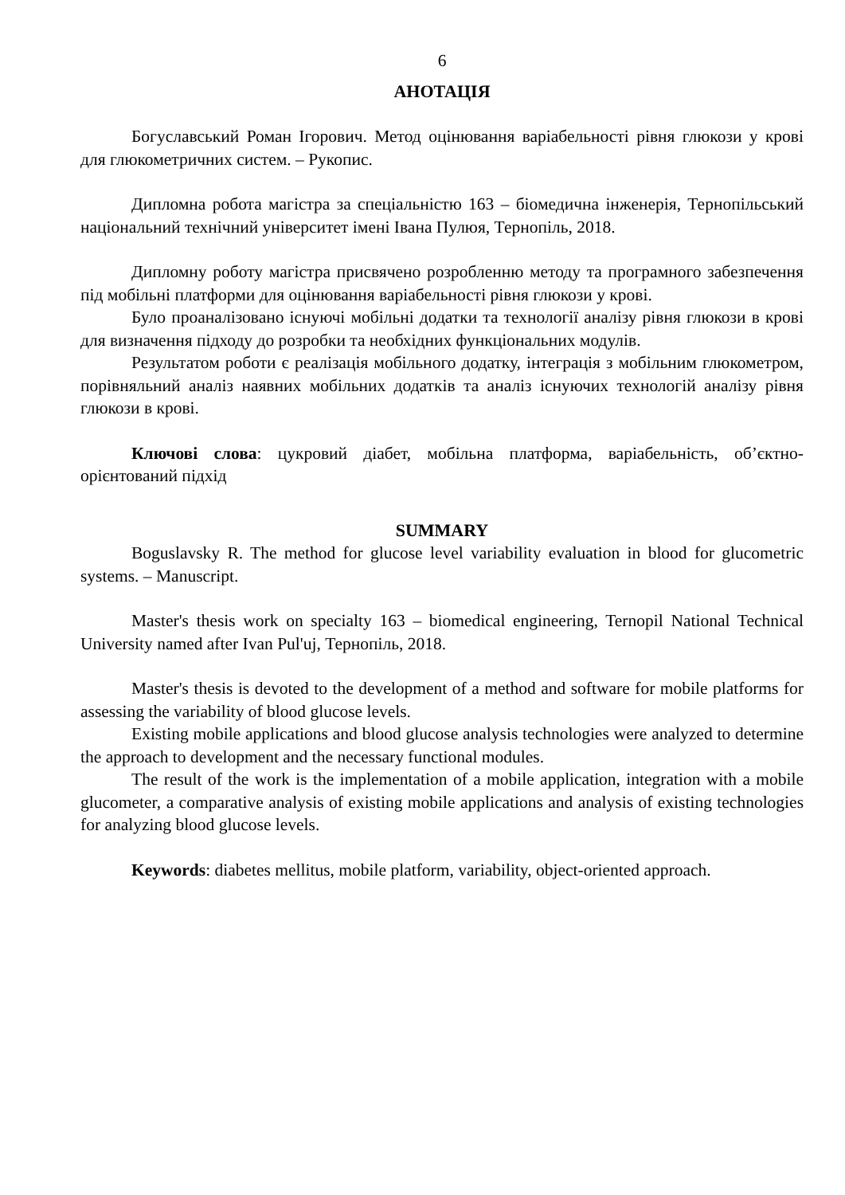6
АНОТАЦІЯ
Богуславський Роман Ігорович. Метод оцінювання варіабельності рівня глюкози у крові для глюкометричних систем. – Рукопис.
Дипломна робота магістра за спеціальністю 163 – біомедична інженерія, Тернопільський національний технічний університет імені Івана Пулюя, Тернопіль, 2018.
Дипломну роботу магістра присвячено розробленню методу та програмного забезпечення під мобільні платформи для оцінювання варіабельності рівня глюкози у крові.
Було проаналізовано існуючі мобільні додатки та технології аналізу рівня глюкози в крові для визначення підходу до розробки та необхідних функціональних модулів.
Результатом роботи є реалізація мобільного додатку, інтеграція з мобільним глюкометром, порівняльний аналіз наявних мобільних додатків та аналіз існуючих технологій аналізу рівня глюкози в крові.
Ключові слова: цукровий діабет, мобільна платформа, варіабельність, об’єктно-орієнтований підхід
SUMMARY
Boguslavsky R. The method for glucose level variability evaluation in blood for glucometric systems. – Manuscript.
Master's thesis work on specialty 163 – biomedical engineering, Ternopil National Technical University named after Ivan Pul'uj, Тернопіль, 2018.
Master's thesis is devoted to the development of a method and software for mobile platforms for assessing the variability of blood glucose levels.
Existing mobile applications and blood glucose analysis technologies were analyzed to determine the approach to development and the necessary functional modules.
The result of the work is the implementation of a mobile application, integration with a mobile glucometer, a comparative analysis of existing mobile applications and analysis of existing technologies for analyzing blood glucose levels.
Keywords: diabetes mellitus, mobile platform, variability, object-oriented approach.